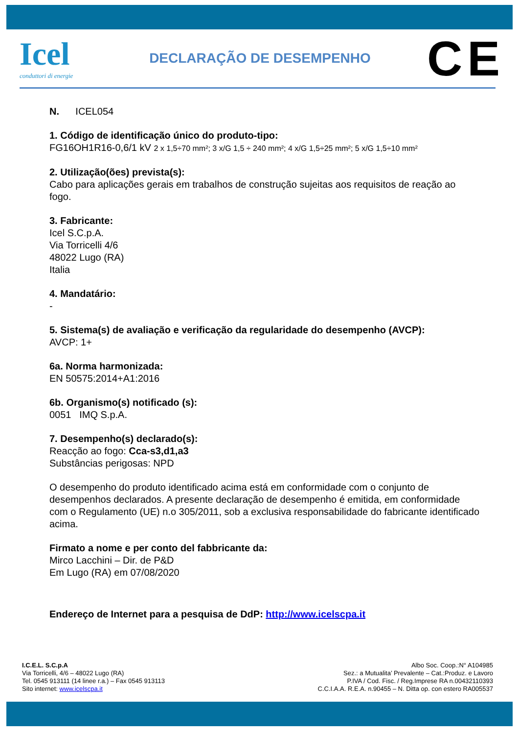Icel
conduttori di energie
DECLARAÇÃO DE DESEMPENHO
CE
N. ICEL054
1. Código de identificação único do produto-tipo:
FG16OH1R16-0,6/1 kV 2 x 1,5÷70 mm²; 3 x/G 1,5 ÷ 240 mm²; 4 x/G 1,5÷25 mm²; 5 x/G 1,5÷10 mm²
2. Utilização(ões) prevista(s):
Cabo para aplicações gerais em trabalhos de construção sujeitas aos requisitos de reação ao fogo.
3. Fabricante:
Icel S.C.p.A.
Via Torricelli 4/6
48022 Lugo (RA)
Italia
4. Mandatário:
-
5. Sistema(s) de avaliação e verificação da regularidade do desempenho (AVCP):
AVCP: 1+
6a. Norma harmonizada:
EN 50575:2014+A1:2016
6b. Organismo(s) notificado (s):
0051 IMQ S.p.A.
7. Desempenho(s) declarado(s):
Reacção ao fogo: Cca-s3,d1,a3
Substâncias perigosas: NPD
O desempenho do produto identificado acima está em conformidade com o conjunto de desempenhos declarados. A presente declaração de desempenho é emitida, em conformidade com o Regulamento (UE) n.o 305/2011, sob a exclusiva responsabilidade do fabricante identificado acima.
Firmato a nome e per conto del fabbricante da:
Mirco Lacchini – Dir. de P&D
Em Lugo (RA) em 07/08/2020
Endereço de Internet para a pesquisa de DdP: http://www.icelscpa.it
I.C.E.L. S.C.p.A
Via Torricelli, 4/6 – 48022 Lugo (RA)
Tel. 0545 913111 (14 linee r.a.) – Fax 0545 913113
Sito internet: www.icelscpa.it
Albo Soc. Coop.:N° A104985
Sez.: a Mutualita’ Prevalente – Cat.:Produz. e Lavoro
P.IVA / Cod. Fisc. / Reg.Imprese RA n.00432110393
C.C.I.A.A. R.E.A. n.90455 – N. Ditta op. con estero RA005537